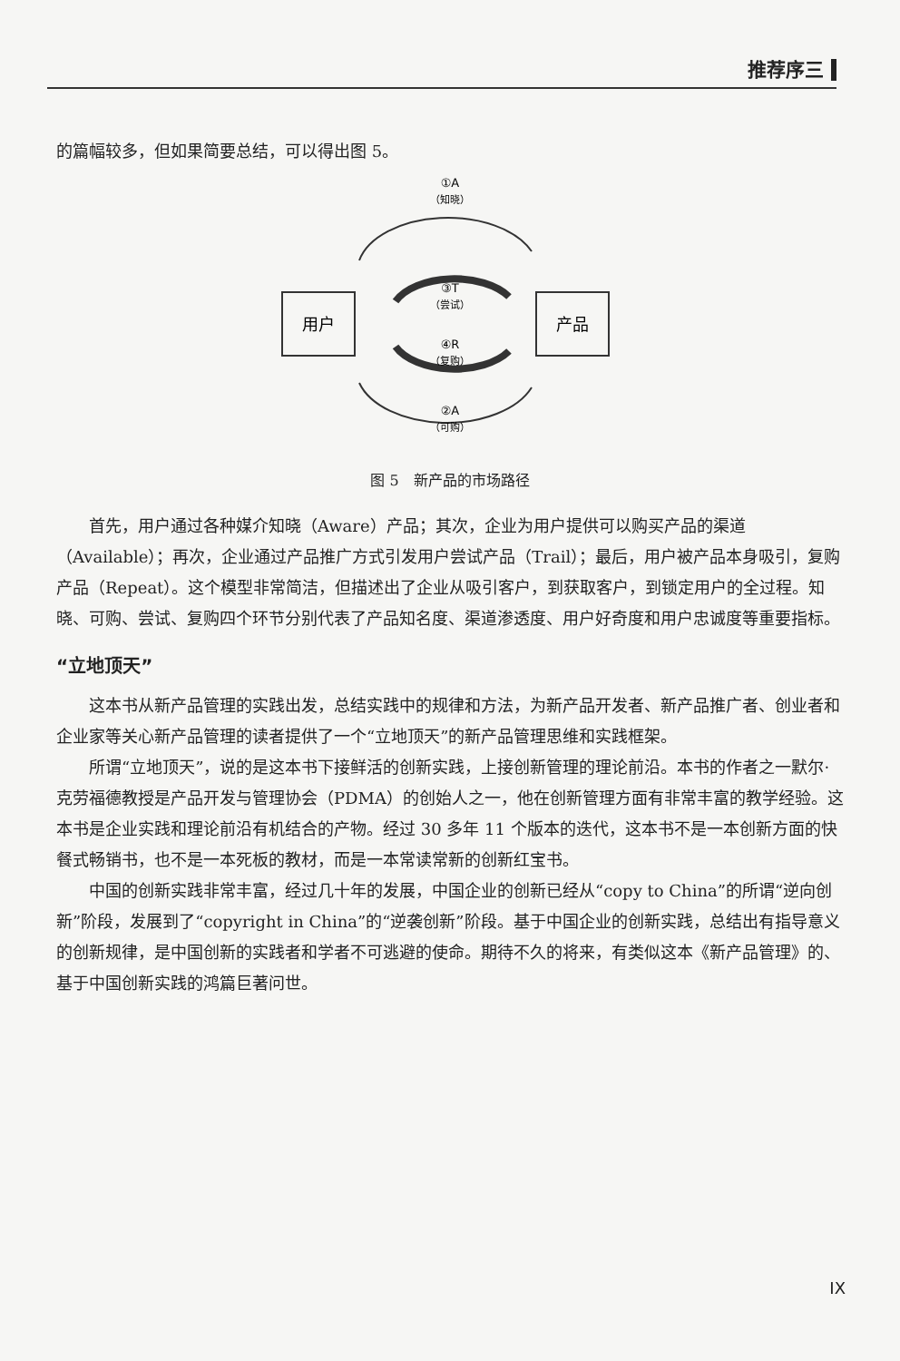推荐序三
的篇幅较多，但如果简要总结，可以得出图 5。
①A
（知晓）
③T
（尝试）
④R
（复购）
用户
产品
②A
（可购）
图 5　新产品的市场路径
首先，用户通过各种媒介知晓（Aware）产品；其次，企业为用户提供可以购买产品的渠道（Available）；再次，企业通过产品推广方式引发用户尝试产品（Trail）；最后，用户被产品本身吸引，复购产品（Repeat）。这个模型非常简洁，但描述出了企业从吸引客户，到获取客户，到锁定用户的全过程。知晓、可购、尝试、复购四个环节分别代表了产品知名度、渠道渗透度、用户好奇度和用户忠诚度等重要指标。
“立地顶天”
这本书从新产品管理的实践出发，总结实践中的规律和方法，为新产品开发者、新产品推广者、创业者和企业家等关心新产品管理的读者提供了一个“立地顶天”的新产品管理思维和实践框架。
所谓“立地顶天”，说的是这本书下接鲜活的创新实践，上接创新管理的理论前沿。本书的作者之一默尔·克劳福德教授是产品开发与管理协会（PDMA）的创始人之一，他在创新管理方面有非常丰富的教学经验。这本书是企业实践和理论前沿有机结合的产物。经过 30 多年 11 个版本的迭代，这本书不是一本创新方面的快餐式畅销书，也不是一本死板的教材，而是一本常读常新的创新红宝书。
中国的创新实践非常丰富，经过几十年的发展，中国企业的创新已经从“copy to China”的所谓“逆向创新”阶段，发展到了“copyright in China”的“逆袭创新”阶段。基于中国企业的创新实践，总结出有指导意义的创新规律，是中国创新的实践者和学者不可逃避的使命。期待不久的将来，有类似这本《新产品管理》的、基于中国创新实践的鸿篇巨著问世。
IX